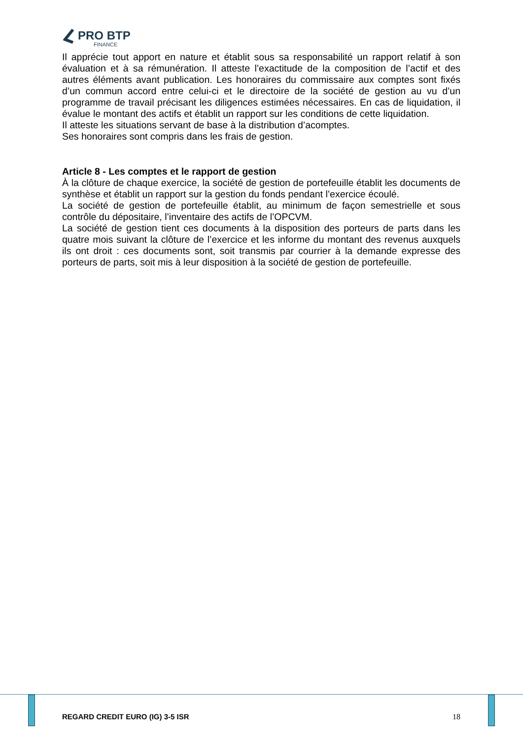PRO BTP
FINANCE
Il apprécie tout apport en nature et établit sous sa responsabilité un rapport relatif à son évaluation et à sa rémunération. Il atteste l’exactitude de la composition de l’actif et des autres éléments avant publication. Les honoraires du commissaire aux comptes sont fixés d’un commun accord entre celui-ci et le directoire de la société de gestion au vu d’un programme de travail précisant les diligences estimées nécessaires. En cas de liquidation, il évalue le montant des actifs et établit un rapport sur les conditions de cette liquidation.
Il atteste les situations servant de base à la distribution d’acomptes.
Ses honoraires sont compris dans les frais de gestion.
Article 8 - Les comptes et le rapport de gestion
À la clôture de chaque exercice, la société de gestion de portefeuille établit les documents de synthèse et établit un rapport sur la gestion du fonds pendant l’exercice écoulé.
La société de gestion de portefeuille établit, au minimum de façon semestrielle et sous contrôle du dépositaire, l’inventaire des actifs de l’OPCVM.
La société de gestion tient ces documents à la disposition des porteurs de parts dans les quatre mois suivant la clôture de l’exercice et les informe du montant des revenus auxquels ils ont droit : ces documents sont, soit transmis par courrier à la demande expresse des porteurs de parts, soit mis à leur disposition à la société de gestion de portefeuille.
REGARD CREDIT EURO (IG) 3-5 ISR 18